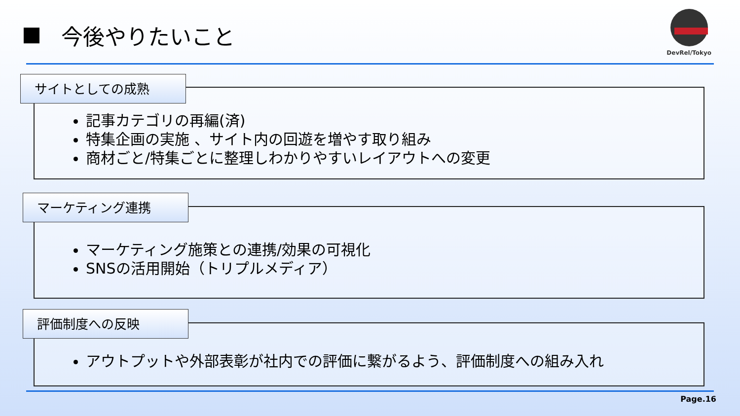今後やりたいこと
DevRel/Tokyo
記事カテゴリの再編(済)
特集企画の実施 、サイト内の回遊を増やす取り組み
商材ごと/特集ごとに整理しわかりやすいレイアウトへの変更
サイトとしての成熟
マーケティング施策との連携/効果の可視化
SNSの活用開始（トリプルメディア）
マーケティング連携
アウトプットや外部表彰が社内での評価に繋がるよう、評価制度への組み入れ
評価制度への反映
Page.16